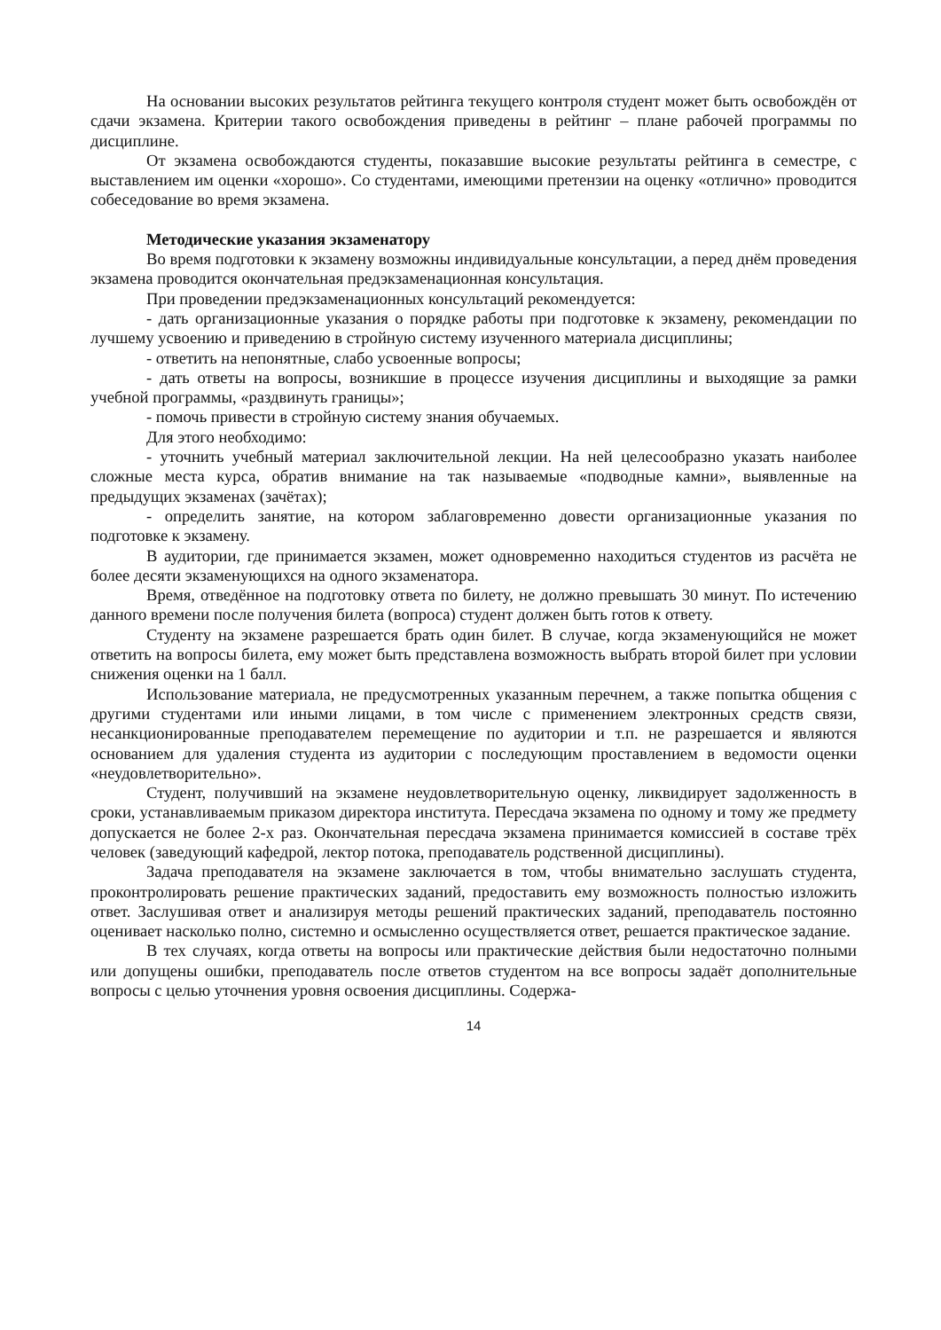На основании высоких результатов рейтинга текущего контроля студент может быть освобождён от сдачи экзамена. Критерии такого освобождения приведены в рейтинг – плане рабочей программы по дисциплине.
От экзамена освобождаются студенты, показавшие высокие результаты рейтинга в семестре, с выставлением им оценки «хорошо». Со студентами, имеющими претензии на оценку «отлично» проводится собеседование во время экзамена.
Методические указания экзаменатору
Во время подготовки к экзамену возможны индивидуальные консультации, а перед днём проведения экзамена проводится окончательная предэкзаменационная консультация.
При проведении предэкзаменационных консультаций рекомендуется:
- дать организационные указания о порядке работы при подготовке к экзамену, рекомендации по лучшему усвоению и приведению в стройную систему изученного материала дисциплины;
- ответить на непонятные, слабо усвоенные вопросы;
- дать ответы на вопросы, возникшие в процессе изучения дисциплины и выходящие за рамки учебной программы, «раздвинуть границы»;
- помочь привести в стройную систему знания обучаемых.
Для этого необходимо:
- уточнить учебный материал заключительной лекции. На ней целесообразно указать наиболее сложные места курса, обратив внимание на так называемые «подводные камни», выявленные на предыдущих экзаменах (зачётах);
- определить занятие, на котором заблаговременно довести организационные указания по подготовке к экзамену.
В аудитории, где принимается экзамен, может одновременно находиться студентов из расчёта не более десяти экзаменующихся на одного экзаменатора.
Время, отведённое на подготовку ответа по билету, не должно превышать 30 минут. По истечению данного времени после получения билета (вопроса) студент должен быть готов к ответу.
Студенту на экзамене разрешается брать один билет. В случае, когда экзаменующийся не может ответить на вопросы билета, ему может быть представлена возможность выбрать второй билет при условии снижения оценки на 1 балл.
Использование материала, не предусмотренных указанным перечнем, а также попытка общения с другими студентами или иными лицами, в том числе с применением электронных средств связи, несанкционированные преподавателем перемещение по аудитории и т.п. не разрешается и являются основанием для удаления студента из аудитории с последующим проставлением в ведомости оценки «неудовлетворительно».
Студент, получивший на экзамене неудовлетворительную оценку, ликвидирует задолженность в сроки, устанавливаемым приказом директора института. Пересдача экзамена по одному и тому же предмету допускается не более 2-х раз. Окончательная пересдача экзамена принимается комиссией в составе трёх человек (заведующий кафедрой, лектор потока, преподаватель родственной дисциплины).
Задача преподавателя на экзамене заключается в том, чтобы внимательно заслушать студента, проконтролировать решение практических заданий, предоставить ему возможность полностью изложить ответ. Заслушивая ответ и анализируя методы решений практических заданий, преподаватель постоянно оценивает насколько полно, системно и осмысленно осуществляется ответ, решается практическое задание.
В тех случаях, когда ответы на вопросы или практические действия были недостаточно полными или допущены ошибки, преподаватель после ответов студентом на все вопросы задаёт дополнительные вопросы с целью уточнения уровня освоения дисциплины. Содержа-
14